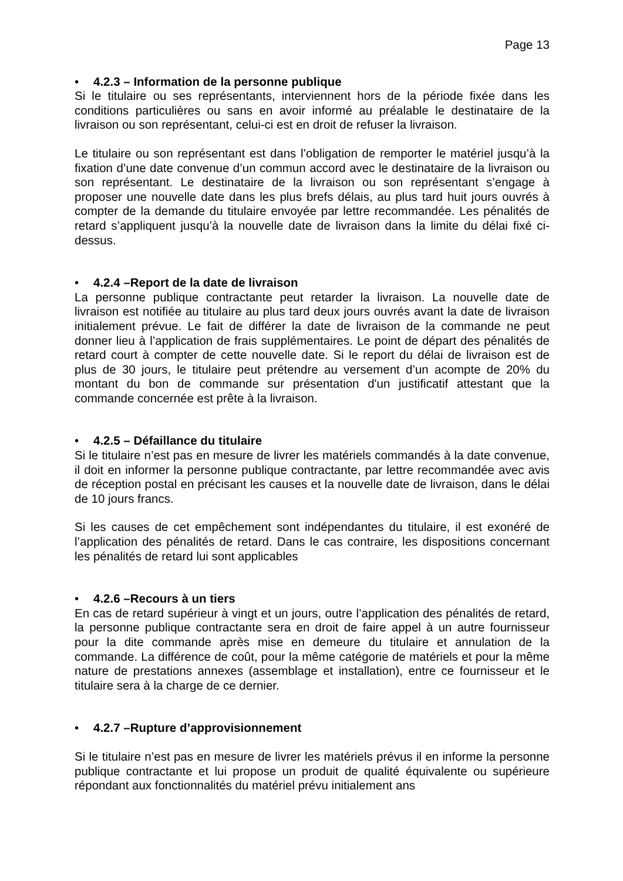Page 13
• 4.2.3 – Information de la personne publique
Si le titulaire ou ses représentants, interviennent hors de la période fixée dans les conditions particulières ou sans en avoir informé au préalable le destinataire de la livraison ou son représentant, celui-ci est en droit de refuser la livraison.
Le titulaire ou son représentant est dans l’obligation de remporter le matériel jusqu’à la fixation d’une date convenue d’un commun accord avec le destinataire de la livraison ou son représentant. Le destinataire de la livraison ou son représentant s’engage à proposer une nouvelle date dans les plus brefs délais, au plus tard huit jours ouvrés à compter de la demande du titulaire envoyée par lettre recommandée. Les pénalités de retard s’appliquent jusqu’à la nouvelle date de livraison dans la limite du délai fixé ci-dessus.
• 4.2.4 –Report de la date de livraison
La personne publique contractante peut retarder la livraison. La nouvelle date de livraison est notifiée au titulaire au plus tard deux jours ouvrés avant la date de livraison initialement prévue. Le fait de différer la date de livraison de la commande ne peut donner lieu à l’application de frais supplémentaires. Le point de départ des pénalités de retard court à compter de cette nouvelle date. Si le report du délai de livraison est de plus de 30 jours, le titulaire peut prétendre au versement d’un acompte de 20% du montant du bon de commande sur présentation d'un justificatif attestant que la commande concernée est prête à la livraison.
• 4.2.5 – Défaillance du titulaire
Si le titulaire n’est pas en mesure de livrer les matériels commandés à la date convenue, il doit en informer la personne publique contractante, par lettre recommandée avec avis de réception postal en précisant les causes et la nouvelle date de livraison, dans le délai de 10 jours francs.
Si les causes de cet empêchement sont indépendantes du titulaire, il est exonéré de l’application des pénalités de retard. Dans le cas contraire, les dispositions concernant les pénalités de retard lui sont applicables
• 4.2.6 –Recours à un tiers
En cas de retard supérieur à vingt et un jours, outre l’application des pénalités de retard, la personne publique contractante sera en droit de faire appel à un autre fournisseur pour la dite commande après mise en demeure du titulaire et annulation de la commande. La différence de coût, pour la même catégorie de matériels et pour la même nature de prestations annexes (assemblage et installation), entre ce fournisseur et le titulaire sera à la charge de ce dernier.
• 4.2.7 –Rupture d’approvisionnement
Si le titulaire n’est pas en mesure de livrer les matériels prévus il en informe la personne publique contractante et lui propose un produit de qualité équivalente ou supérieure répondant aux fonctionnalités du matériel prévu initialement ans